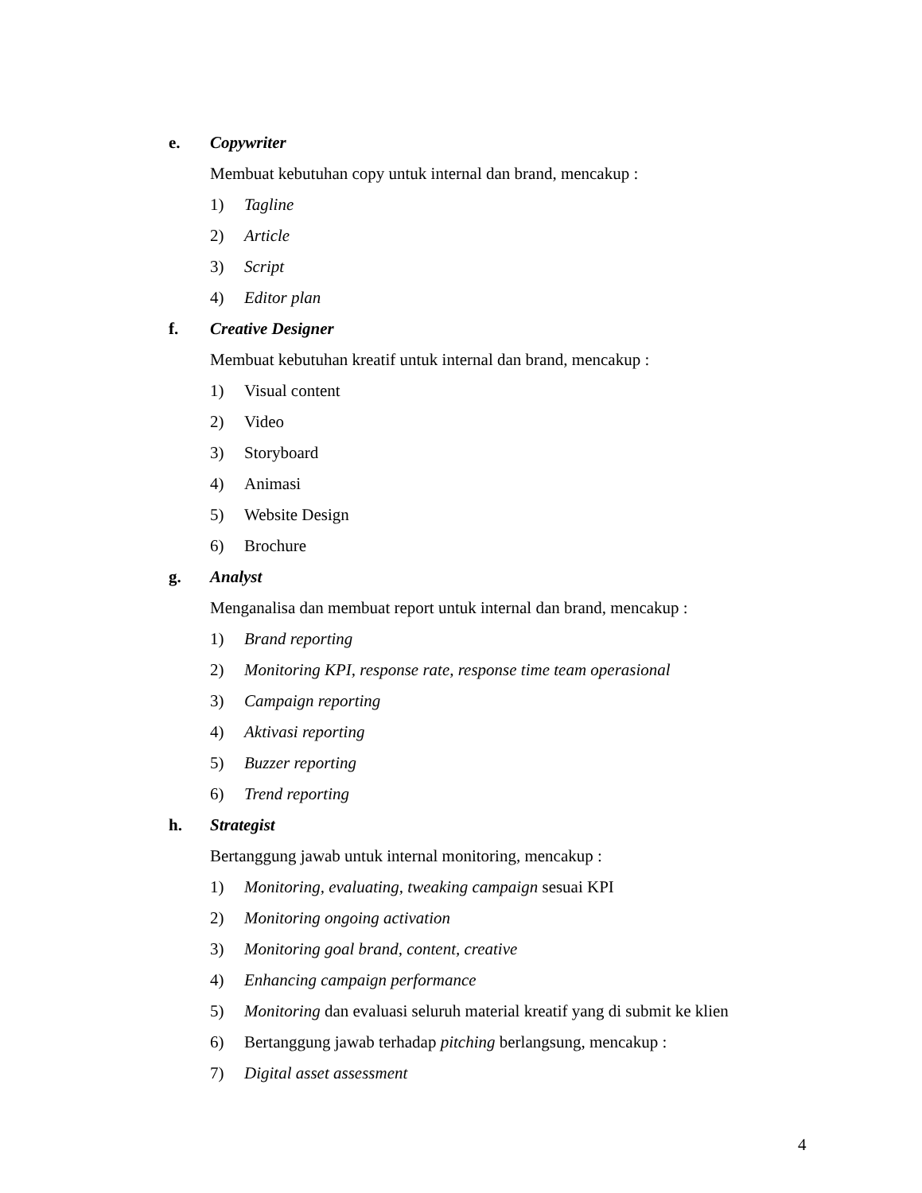e. Copywriter
Membuat kebutuhan copy untuk internal dan brand, mencakup :
1) Tagline
2) Article
3) Script
4) Editor plan
f. Creative Designer
Membuat kebutuhan kreatif untuk internal dan brand, mencakup :
1) Visual content
2) Video
3) Storyboard
4) Animasi
5) Website Design
6) Brochure
g. Analyst
Menganalisa dan membuat report untuk internal dan brand, mencakup :
1) Brand reporting
2) Monitoring KPI, response rate, response time team operasional
3) Campaign reporting
4) Aktivasi reporting
5) Buzzer reporting
6) Trend reporting
h. Strategist
Bertanggung jawab untuk internal monitoring, mencakup :
1) Monitoring, evaluating, tweaking campaign sesuai KPI
2) Monitoring ongoing activation
3) Monitoring goal brand, content, creative
4) Enhancing campaign performance
5) Monitoring dan evaluasi seluruh material kreatif yang di submit ke klien
6) Bertanggung jawab terhadap pitching berlangsung, mencakup :
7) Digital asset assessment
4